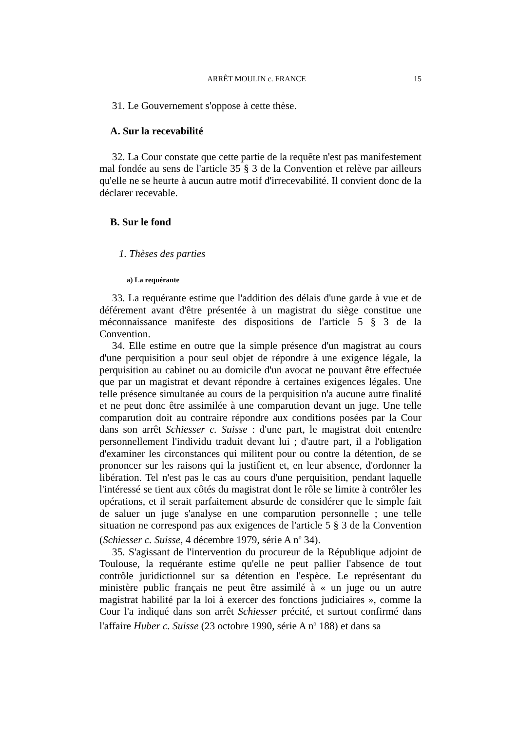ARRÊT MOULIN c. FRANCE 15
31. Le Gouvernement s'oppose à cette thèse.
A. Sur la recevabilité
32. La Cour constate que cette partie de la requête n'est pas manifestement mal fondée au sens de l'article 35 § 3 de la Convention et relève par ailleurs qu'elle ne se heurte à aucun autre motif d'irrecevabilité. Il convient donc de la déclarer recevable.
B. Sur le fond
1. Thèses des parties
a) La requérante
33. La requérante estime que l'addition des délais d'une garde à vue et de déférement avant d'être présentée à un magistrat du siège constitue une méconnaissance manifeste des dispositions de l'article 5 § 3 de la Convention.
34. Elle estime en outre que la simple présence d'un magistrat au cours d'une perquisition a pour seul objet de répondre à une exigence légale, la perquisition au cabinet ou au domicile d'un avocat ne pouvant être effectuée que par un magistrat et devant répondre à certaines exigences légales. Une telle présence simultanée au cours de la perquisition n'a aucune autre finalité et ne peut donc être assimilée à une comparution devant un juge. Une telle comparution doit au contraire répondre aux conditions posées par la Cour dans son arrêt Schiesser c. Suisse : d'une part, le magistrat doit entendre personnellement l'individu traduit devant lui ; d'autre part, il a l'obligation d'examiner les circonstances qui militent pour ou contre la détention, de se prononcer sur les raisons qui la justifient et, en leur absence, d'ordonner la libération. Tel n'est pas le cas au cours d'une perquisition, pendant laquelle l'intéressé se tient aux côtés du magistrat dont le rôle se limite à contrôler les opérations, et il serait parfaitement absurde de considérer que le simple fait de saluer un juge s'analyse en une comparution personnelle ; une telle situation ne correspond pas aux exigences de l'article 5 § 3 de la Convention (Schiesser c. Suisse, 4 décembre 1979, série A n<sup>o</sup> 34).
35. S'agissant de l'intervention du procureur de la République adjoint de Toulouse, la requérante estime qu'elle ne peut pallier l'absence de tout contrôle juridictionnel sur sa détention en l'espèce. Le représentant du ministère public français ne peut être assimilé à « un juge ou un autre magistrat habilité par la loi à exercer des fonctions judiciaires », comme la Cour l'a indiqué dans son arrêt Schiesser précité, et surtout confirmé dans l'affaire Huber c. Suisse (23 octobre 1990, série A n<sup>o</sup> 188) et dans sa